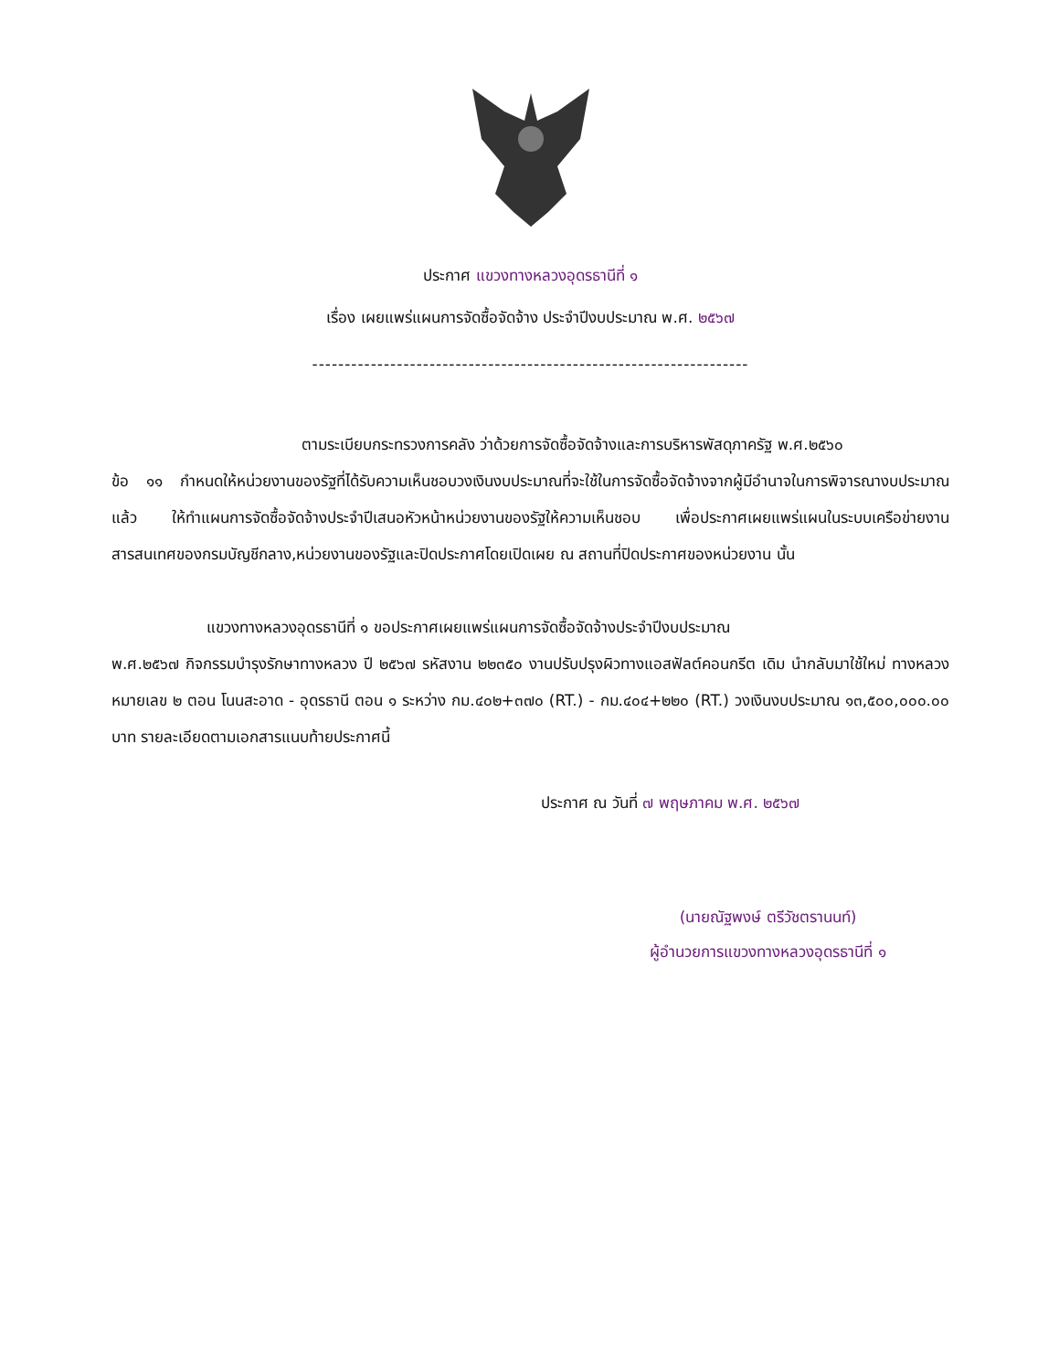ประกาศ แขวงทางหลวงอุดรธานีที่ ๑
เรื่อง เผยแพร่แผนการจัดซื้อจัดจ้าง ประจำปีงบประมาณ พ.ศ. ๒๕๖๗
-------------------------------------------------------------------
ตามระเบียบกระทรวงการคลัง ว่าด้วยการจัดซื้อจัดจ้างและการบริหารพัสดุภาครัฐ พ.ศ.๒๕๖๐
ข้อ ๑๑ กำหนดให้หน่วยงานของรัฐที่ได้รับความเห็นชอบวงเงินงบประมาณที่จะใช้ในการจัดซื้อจัดจ้างจากผู้มีอำนาจในการพิจารณางบประมาณแล้ว ให้ทำแผนการจัดซื้อจัดจ้างประจำปีเสนอหัวหน้าหน่วยงานของรัฐให้ความเห็นชอบ เพื่อประกาศเผยแพร่แผนในระบบเครือข่ายงานสารสนเทศของกรมบัญชีกลาง,หน่วยงานของรัฐและปิดประกาศโดยเปิดเผย ณ สถานที่ปิดประกาศของหน่วยงาน นั้น
แขวงทางหลวงอุดรธานีที่ ๑ ขอประกาศเผยแพร่แผนการจัดซื้อจัดจ้างประจำปีงบประมาณ
พ.ศ.๒๕๖๗ กิจกรรมบำรุงรักษาทางหลวง ปี ๒๕๖๗ รหัสงาน ๒๒๓๕๐ งานปรับปรุงผิวทางแอสฟัลต์คอนกรีต เดิม นำกลับมาใช้ใหม่ ทางหลวงหมายเลข ๒ ตอน โนนสะอาด - อุดรธานี ตอน ๑ ระหว่าง กม.๔๐๒+๓๗๐ (RT.) - กม.๔๐๔+๒๒๐ (RT.) วงเงินงบประมาณ ๑๓,๕๐๐,๐๐๐.๐๐ บาท รายละเอียดตามเอกสารแนบท้ายประกาศนี้
ประกาศ ณ วันที่ ๗ พฤษภาคม พ.ศ. ๒๕๖๗
(นายณัฐพงษ์ ตรีวัชตรานนท์)
ผู้อำนวยการแขวงทางหลวงอุดรธานีที่ ๑